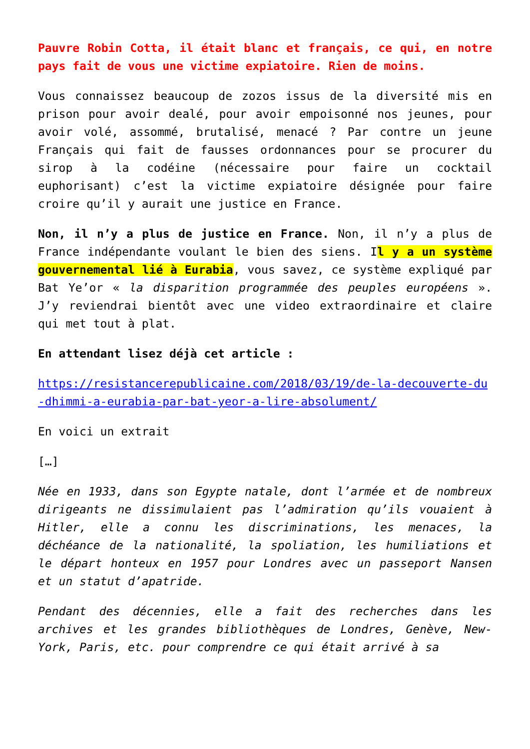Pauvre Robin Cotta, il était blanc et français, ce qui, en notre pays fait de vous une victime expiatoire. Rien de moins.
Vous connaissez beaucoup de zozos issus de la diversité mis en prison pour avoir dealé, pour avoir empoisonné nos jeunes, pour avoir volé, assommé, brutalisé, menacé ? Par contre un jeune Français qui fait de fausses ordonnances pour se procurer du sirop à la codéine (nécessaire pour faire un cocktail euphorisant) c’est la victime expiatoire désignée pour faire croire qu’il y aurait une justice en France.
Non, il n’y a plus de justice en France. Non, il n’y a plus de France indépendante voulant le bien des siens. Il y a un système gouvernemental lié à Eurabia, vous savez, ce système expliqué par Bat Ye’or « la disparition programmée des peuples européens ». J’y reviendrai bientôt avec une video extraordinaire et claire qui met tout à plat.
En attendant lisez déjà cet article :
https://resistancerepublicaine.com/2018/03/19/de-la-decouverte-du-dhimmi-a-eurabia-par-bat-yeor-a-lire-absolument/
En voici un extrait
[…]
Née en 1933, dans son Egypte natale, dont l’armée et de nombreux dirigeants ne dissimulaient pas l’admiration qu’ils vouaient à Hitler, elle a connu les discriminations, les menaces, la déchéance de la nationalité, la spoliation, les humiliations et le départ honteux en 1957 pour Londres avec un passeport Nansen et un statut d’apatride.
Pendant des décennies, elle a fait des recherches dans les archives et les grandes bibliothèques de Londres, Genève, New-York, Paris, etc. pour comprendre ce qui était arrivé à sa